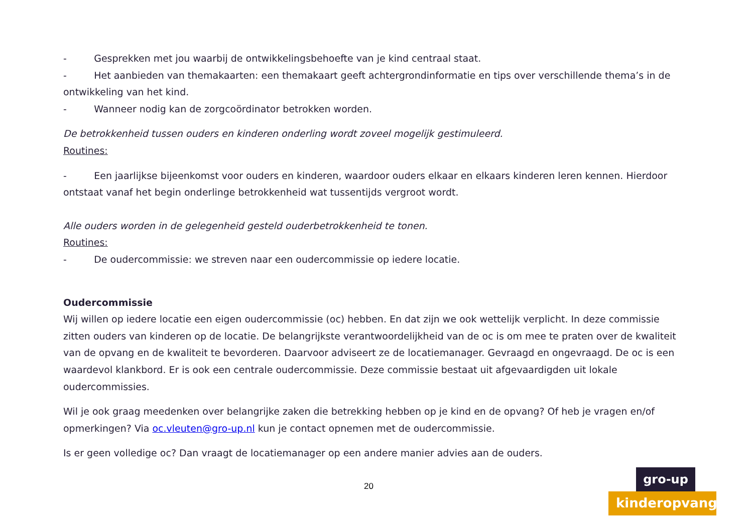- Gesprekken met jou waarbij de ontwikkelingsbehoefte van je kind centraal staat.
- Het aanbieden van themakaarten: een themakaart geeft achtergrondinformatie en tips over verschillende thema’s in de ontwikkeling van het kind.
- Wanneer nodig kan de zorgcoördinator betrokken worden.
De betrokkenheid tussen ouders en kinderen onderling wordt zoveel mogelijk gestimuleerd.
Routines:
- Een jaarlijkse bijeenkomst voor ouders en kinderen, waardoor ouders elkaar en elkaars kinderen leren kennen. Hierdoor ontstaat vanaf het begin onderlinge betrokkenheid wat tussentijds vergroot wordt.
Alle ouders worden in de gelegenheid gesteld ouderbetrokkenheid te tonen.
Routines:
- De oudercommissie: we streven naar een oudercommissie op iedere locatie.
Oudercommissie
Wij willen op iedere locatie een eigen oudercommissie (oc) hebben. En dat zijn we ook wettelijk verplicht. In deze commissie zitten ouders van kinderen op de locatie. De belangrijkste verantwoordelijkheid van de oc is om mee te praten over de kwaliteit van de opvang en de kwaliteit te bevorderen. Daarvoor adviseert ze de locatiemanager. Gevraagd en ongevraagd. De oc is een waardevol klankbord. Er is ook een centrale oudercommissie. Deze commissie bestaat uit afgevaardigden uit lokale oudercommissies.
Wil je ook graag meedenken over belangrijke zaken die betrekking hebben op je kind en de opvang? Of heb je vragen en/of opmerkingen? Via oc.vleuten@gro-up.nl kun je contact opnemen met de oudercommissie.
Is er geen volledige oc? Dan vraagt de locatiemanager op een andere manier advies aan de ouders.
20
gro-up
kinderopvang